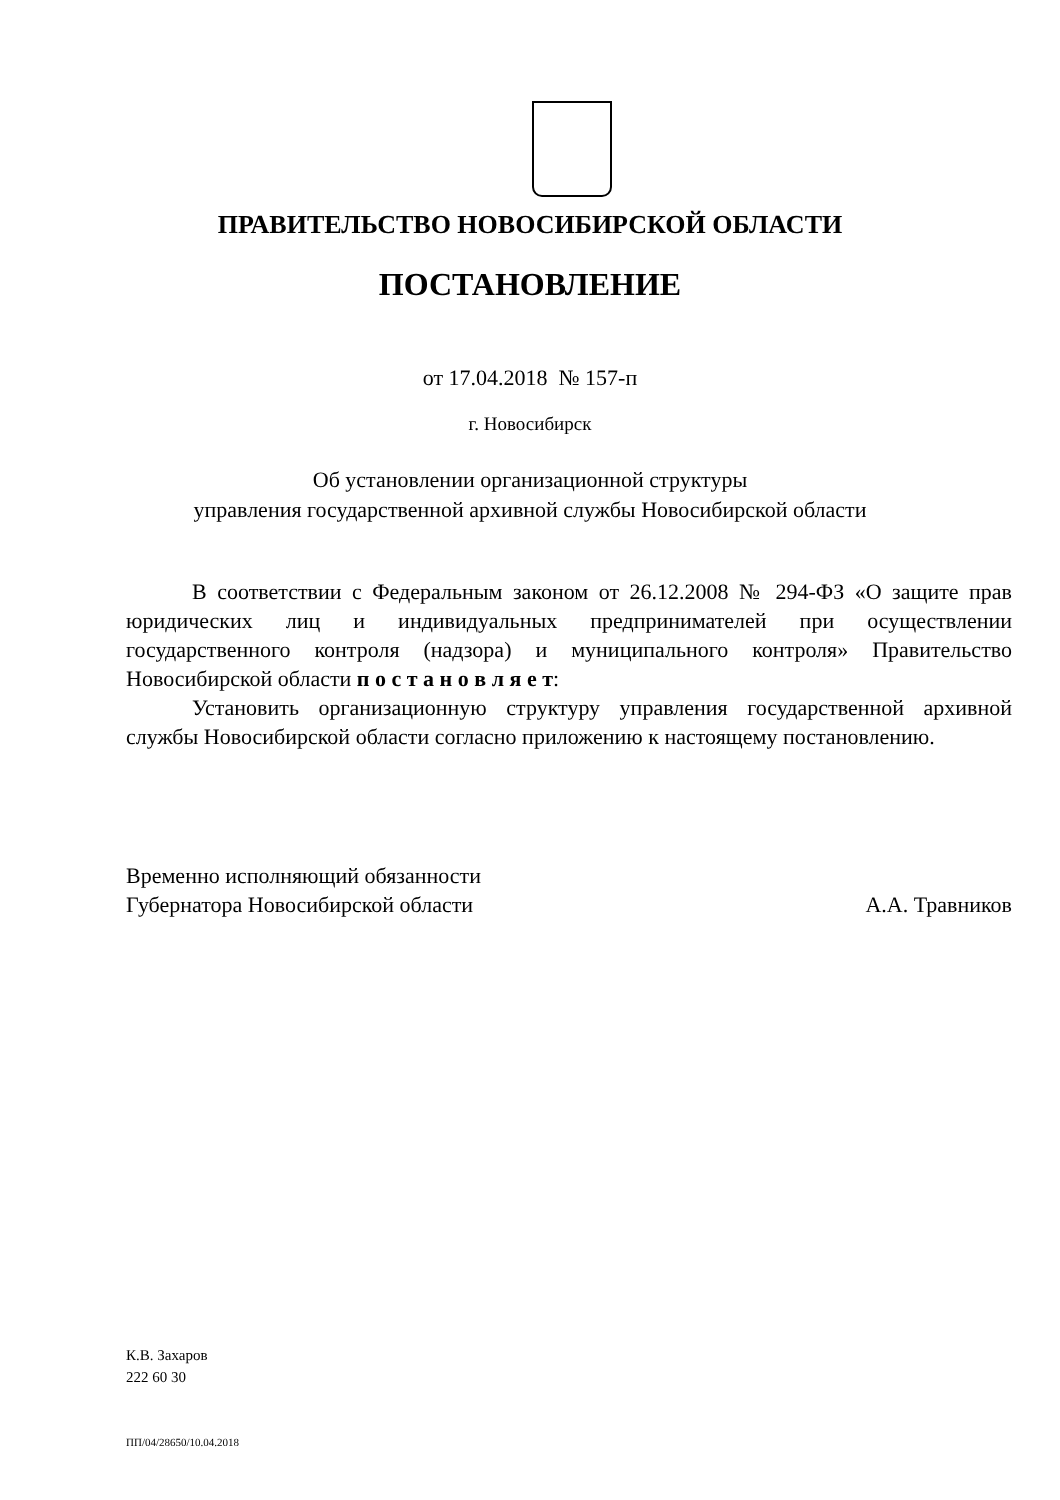ПРАВИТЕЛЬСТВО НОВОСИБИРСКОЙ ОБЛАСТИ
ПОСТАНОВЛЕНИЕ
от 17.04.2018 № 157-п
г. Новосибирск
Об установлении организационной структуры
управления государственной архивной службы Новосибирской области
В соответствии с Федеральным законом от 26.12.2008 № 294-ФЗ «О защите прав юридических лиц и индивидуальных предпринимателей при осуществлении государственного контроля (надзора) и муниципального контроля» Правительство Новосибирской области п о с т а н о в л я е т:
Установить организационную структуру управления государственной архивной службы Новосибирской области согласно приложению к настоящему постановлению.
Временно исполняющий обязанности
Губернатора Новосибирской области
А.А. Травников
К.В. Захаров
222 60 30
ПП/04/28650/10.04.2018